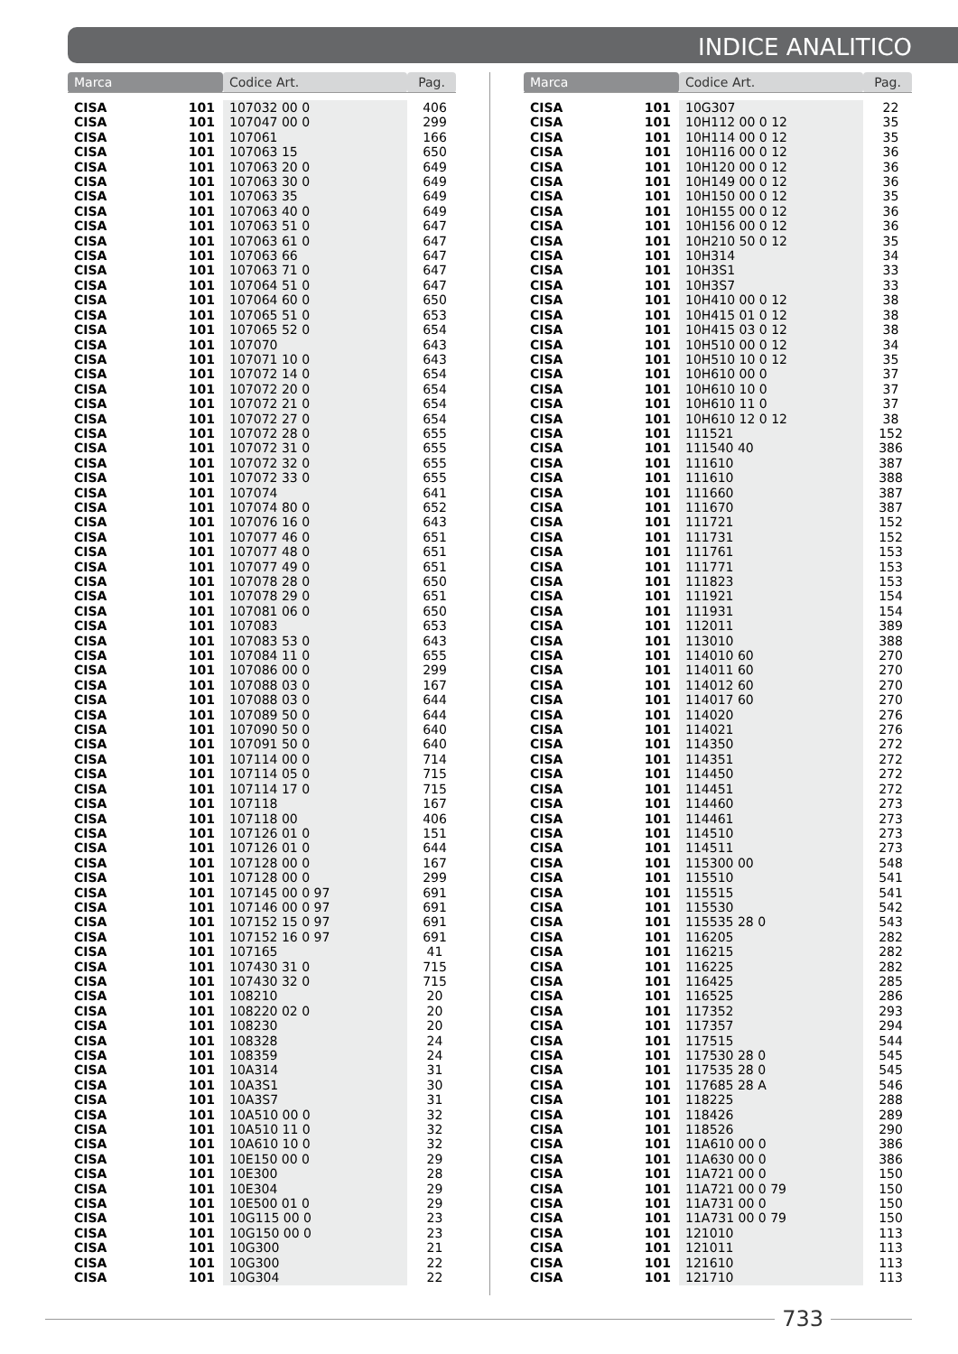INDICE ANALITICO
| Marca | | Codice Art. | Pag. |
| --- | --- | --- | --- |
| CISA | 101 | 107032 00 0 | 406 |
| CISA | 101 | 107047 00 0 | 299 |
| CISA | 101 | 107061 | 166 |
| CISA | 101 | 107063 15 | 650 |
| CISA | 101 | 107063 20 0 | 649 |
| CISA | 101 | 107063 30 0 | 649 |
| CISA | 101 | 107063 35 | 649 |
| CISA | 101 | 107063 40 0 | 649 |
| CISA | 101 | 107063 51 0 | 647 |
| CISA | 101 | 107063 61 0 | 647 |
| CISA | 101 | 107063 66 | 647 |
| CISA | 101 | 107063 71 0 | 647 |
| CISA | 101 | 107064 51 0 | 647 |
| CISA | 101 | 107064 60 0 | 650 |
| CISA | 101 | 107065 51 0 | 653 |
| CISA | 101 | 107065 52 0 | 654 |
| CISA | 101 | 107070 | 643 |
| CISA | 101 | 107071 10 0 | 643 |
| CISA | 101 | 107072 14 0 | 654 |
| CISA | 101 | 107072 20 0 | 654 |
| CISA | 101 | 107072 21 0 | 654 |
| CISA | 101 | 107072 27 0 | 654 |
| CISA | 101 | 107072 28 0 | 655 |
| CISA | 101 | 107072 31 0 | 655 |
| CISA | 101 | 107072 32 0 | 655 |
| CISA | 101 | 107072 33 0 | 655 |
| CISA | 101 | 107074 | 641 |
| CISA | 101 | 107074 80 0 | 652 |
| CISA | 101 | 107076 16 0 | 643 |
| CISA | 101 | 107077 46 0 | 651 |
| CISA | 101 | 107077 48 0 | 651 |
| CISA | 101 | 107077 49 0 | 651 |
| CISA | 101 | 107078 28 0 | 650 |
| CISA | 101 | 107078 29 0 | 651 |
| CISA | 101 | 107081 06 0 | 650 |
| CISA | 101 | 107083 | 653 |
| CISA | 101 | 107083 53 0 | 643 |
| CISA | 101 | 107084 11 0 | 655 |
| CISA | 101 | 107086 00 0 | 299 |
| CISA | 101 | 107088 03 0 | 167 |
| CISA | 101 | 107088 03 0 | 644 |
| CISA | 101 | 107089 50 0 | 644 |
| CISA | 101 | 107090 50 0 | 640 |
| CISA | 101 | 107091 50 0 | 640 |
| CISA | 101 | 107114 00 0 | 714 |
| CISA | 101 | 107114 05 0 | 715 |
| CISA | 101 | 107114 17 0 | 715 |
| CISA | 101 | 107118 | 167 |
| CISA | 101 | 107118 00 | 406 |
| CISA | 101 | 107126 01 0 | 151 |
| CISA | 101 | 107126 01 0 | 644 |
| CISA | 101 | 107128 00 0 | 167 |
| CISA | 101 | 107128 00 0 | 299 |
| CISA | 101 | 107145 00 0 97 | 691 |
| CISA | 101 | 107146 00 0 97 | 691 |
| CISA | 101 | 107152 15 0 97 | 691 |
| CISA | 101 | 107152 16 0 97 | 691 |
| CISA | 101 | 107165 | 41 |
| CISA | 101 | 107430 31 0 | 715 |
| CISA | 101 | 107430 32 0 | 715 |
| CISA | 101 | 108210 | 20 |
| CISA | 101 | 108220 02 0 | 20 |
| CISA | 101 | 108230 | 20 |
| CISA | 101 | 108328 | 24 |
| CISA | 101 | 108359 | 24 |
| CISA | 101 | 10A314 | 31 |
| CISA | 101 | 10A3S1 | 30 |
| CISA | 101 | 10A3S7 | 31 |
| CISA | 101 | 10A510 00 0 | 32 |
| CISA | 101 | 10A510 11 0 | 32 |
| CISA | 101 | 10A610 10 0 | 32 |
| CISA | 101 | 10E150 00 0 | 29 |
| CISA | 101 | 10E300 | 28 |
| CISA | 101 | 10E304 | 29 |
| CISA | 101 | 10E500 01 0 | 29 |
| CISA | 101 | 10G115 00 0 | 23 |
| CISA | 101 | 10G150 00 0 | 23 |
| CISA | 101 | 10G300 | 21 |
| CISA | 101 | 10G300 | 22 |
| CISA | 101 | 10G304 | 22 |
| Marca | | Codice Art. | Pag. |
| --- | --- | --- | --- |
| CISA | 101 | 10G307 | 22 |
| CISA | 101 | 10H112 00 0 12 | 35 |
| CISA | 101 | 10H114 00 0 12 | 35 |
| CISA | 101 | 10H116 00 0 12 | 36 |
| CISA | 101 | 10H120 00 0 12 | 36 |
| CISA | 101 | 10H149 00 0 12 | 36 |
| CISA | 101 | 10H150 00 0 12 | 35 |
| CISA | 101 | 10H155 00 0 12 | 36 |
| CISA | 101 | 10H156 00 0 12 | 36 |
| CISA | 101 | 10H210 50 0 12 | 35 |
| CISA | 101 | 10H314 | 34 |
| CISA | 101 | 10H3S1 | 33 |
| CISA | 101 | 10H3S7 | 33 |
| CISA | 101 | 10H410 00 0 12 | 38 |
| CISA | 101 | 10H415 01 0 12 | 38 |
| CISA | 101 | 10H415 03 0 12 | 38 |
| CISA | 101 | 10H510 00 0 12 | 34 |
| CISA | 101 | 10H510 10 0 12 | 35 |
| CISA | 101 | 10H610 00 0 | 37 |
| CISA | 101 | 10H610 10 0 | 37 |
| CISA | 101 | 10H610 11 0 | 37 |
| CISA | 101 | 10H610 12 0 12 | 38 |
| CISA | 101 | 111521 | 152 |
| CISA | 101 | 111540 40 | 386 |
| CISA | 101 | 111610 | 387 |
| CISA | 101 | 111610 | 388 |
| CISA | 101 | 111660 | 387 |
| CISA | 101 | 111670 | 387 |
| CISA | 101 | 111721 | 152 |
| CISA | 101 | 111731 | 152 |
| CISA | 101 | 111761 | 153 |
| CISA | 101 | 111771 | 153 |
| CISA | 101 | 111823 | 153 |
| CISA | 101 | 111921 | 154 |
| CISA | 101 | 111931 | 154 |
| CISA | 101 | 112011 | 389 |
| CISA | 101 | 113010 | 388 |
| CISA | 101 | 114010 60 | 270 |
| CISA | 101 | 114011 60 | 270 |
| CISA | 101 | 114012 60 | 270 |
| CISA | 101 | 114017 60 | 270 |
| CISA | 101 | 114020 | 276 |
| CISA | 101 | 114021 | 276 |
| CISA | 101 | 114350 | 272 |
| CISA | 101 | 114351 | 272 |
| CISA | 101 | 114450 | 272 |
| CISA | 101 | 114451 | 272 |
| CISA | 101 | 114460 | 273 |
| CISA | 101 | 114461 | 273 |
| CISA | 101 | 114510 | 273 |
| CISA | 101 | 114511 | 273 |
| CISA | 101 | 115300 00 | 548 |
| CISA | 101 | 115510 | 541 |
| CISA | 101 | 115515 | 541 |
| CISA | 101 | 115530 | 542 |
| CISA | 101 | 115535 28 0 | 543 |
| CISA | 101 | 116205 | 282 |
| CISA | 101 | 116215 | 282 |
| CISA | 101 | 116225 | 282 |
| CISA | 101 | 116425 | 285 |
| CISA | 101 | 116525 | 286 |
| CISA | 101 | 117352 | 293 |
| CISA | 101 | 117357 | 294 |
| CISA | 101 | 117515 | 544 |
| CISA | 101 | 117530 28 0 | 545 |
| CISA | 101 | 117535 28 0 | 545 |
| CISA | 101 | 117685 28 A | 546 |
| CISA | 101 | 118225 | 288 |
| CISA | 101 | 118426 | 289 |
| CISA | 101 | 118526 | 290 |
| CISA | 101 | 11A610 00 0 | 386 |
| CISA | 101 | 11A630 00 0 | 386 |
| CISA | 101 | 11A721 00 0 | 150 |
| CISA | 101 | 11A721 00 0 79 | 150 |
| CISA | 101 | 11A731 00 0 | 150 |
| CISA | 101 | 11A731 00 0 79 | 150 |
| CISA | 101 | 121010 | 113 |
| CISA | 101 | 121011 | 113 |
| CISA | 101 | 121610 | 113 |
| CISA | 101 | 121710 | 113 |
733